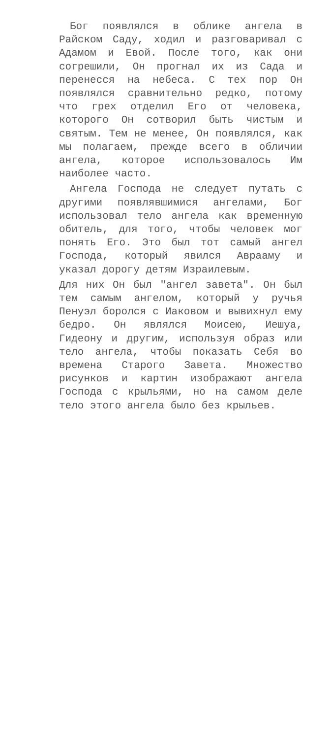Бог появлялся в облике ангела в Райском Саду, ходил и разговаривал с Адамом и Евой. После того, как они согрешили, Он прогнал их из Сада и перенесся на небеса. С тех пор Он появлялся сравнительно редко, потому что грех отделил Его от человека, которого Он сотворил быть чистым и святым. Тем не менее, Он появлялся, как мы полагаем, прежде всего в обличии ангела, которое использовалось Им наиболее часто.
Ангела Господа не следует путать с другими появлявшимися ангелами, Бог использовал тело ангела как временную обитель, для того, чтобы человек мог понять Его. Это был тот самый ангел Господа, который явился Аврааму и указал дорогу детям Израилевым.
Для них Он был "ангел завета". Он был тем самым ангелом, который у ручья Пенуэл боролся с Иаковом и вывихнул ему бедро. Он являлся Моисею, Иешуа, Гидеону и другим, используя образ или тело ангела, чтобы показать Себя во времена Старого Завета. Множество рисунков и картин изображают ангела Господа с крыльями, но на самом деле тело этого ангела было без крыльев.